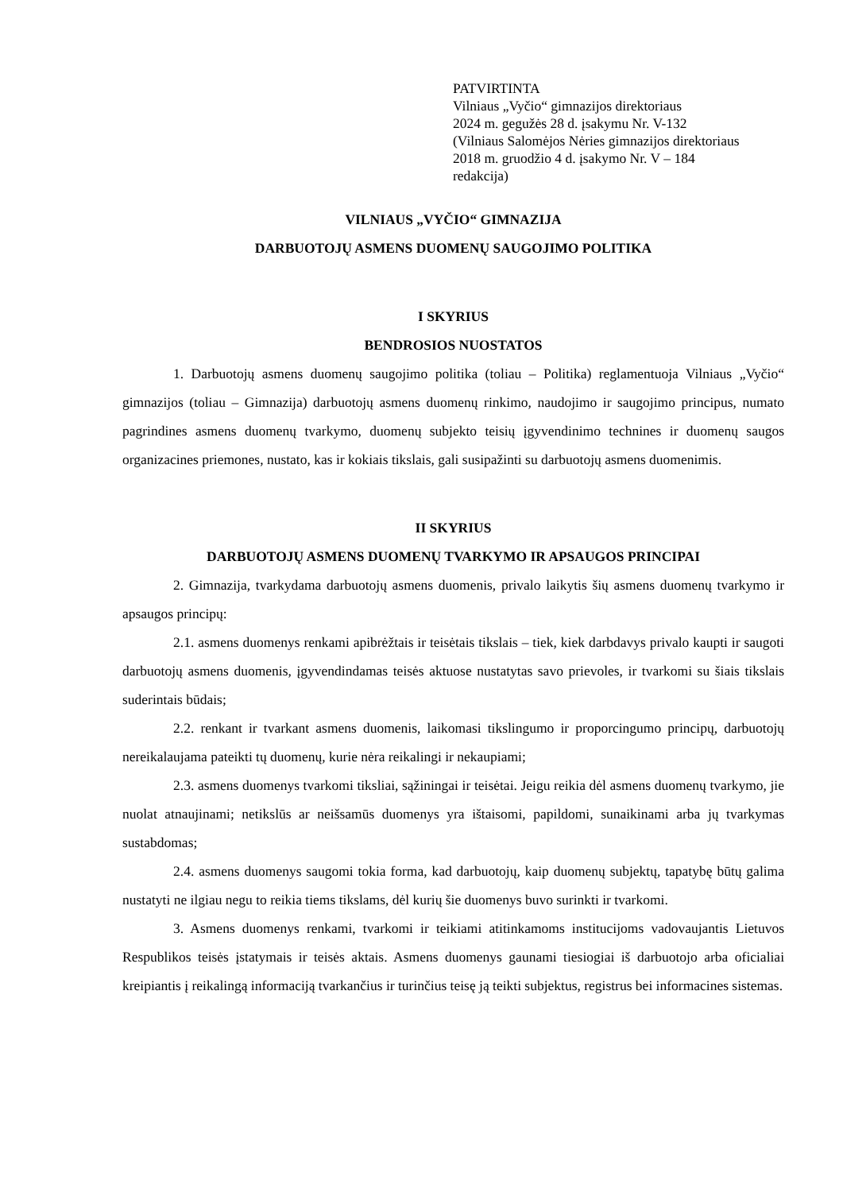PATVIRTINTA
Vilniaus „Vyčio“ gimnazijos direktoriaus
2024 m. gegužės 28 d. įsakymu Nr. V-132
(Vilniaus Salomėjos Nėries gimnazijos direktoriaus
2018 m. gruodžio 4 d. įsakymo Nr. V – 184
redakcija)
VILNIAUS „VYČIO“ GIMNAZIJA
DARBUOTOJŲ ASMENS DUOMENŲ SAUGOJIMO POLITIKA
I SKYRIUS
BENDROSIOS NUOSTATOS
1. Darbuotojų asmens duomenų saugojimo politika (toliau – Politika) reglamentuoja Vilniaus „Vyčio“ gimnazijos (toliau – Gimnazija) darbuotojų asmens duomenų rinkimo, naudojimo ir saugojimo principus, numato pagrindines asmens duomenų tvarkymo, duomenų subjekto teisių įgyvendinimo technines ir duomenų saugos organizacines priemones, nustato, kas ir kokiais tikslais, gali susipažinti su darbuotojų asmens duomenimis.
II SKYRIUS
DARBUOTOJŲ ASMENS DUOMENŲ TVARKYMO IR APSAUGOS PRINCIPAI
2. Gimnazija, tvarkydama darbuotojų asmens duomenis, privalo laikytis šių asmens duomenų tvarkymo ir apsaugos principų:
2.1. asmens duomenys renkami apibrėžtais ir teisėtais tikslais – tiek, kiek darbdavys privalo kaupti ir saugoti darbuotojų asmens duomenis, įgyvendindamas teisės aktuose nustatytas savo prievoles, ir tvarkomi su šiais tikslais suderintais būdais;
2.2. renkant ir tvarkant asmens duomenis, laikomasi tikslingumo ir proporcingumo principų, darbuotojų nereikalaujama pateikti tų duomenų, kurie nėra reikalingi ir nekaupiami;
2.3. asmens duomenys tvarkomi tiksliai, sąžiningai ir teisėtai. Jeigu reikia dėl asmens duomenų tvarkymo, jie nuolat atnaujinami; netikslūs ar neišsamūs duomenys yra ištaisomi, papildomi, sunaikinami arba jų tvarkymas sustabdomas;
2.4. asmens duomenys saugomi tokia forma, kad darbuotojų, kaip duomenų subjektų, tapatybę būtų galima nustatyti ne ilgiau negu to reikia tiems tikslams, dėl kurių šie duomenys buvo surinkti ir tvarkomi.
3. Asmens duomenys renkami, tvarkomi ir teikiami atitinkamoms institucijoms vadovaujantis Lietuvos Respublikos teisės įstatymais ir teisės aktais. Asmens duomenys gaunami tiesiogiai iš darbuotojo arba oficialiai kreipiantis į reikalingą informaciją tvarkančius ir turinčius teisę ją teikti subjektus, registrus bei informacines sistemas.